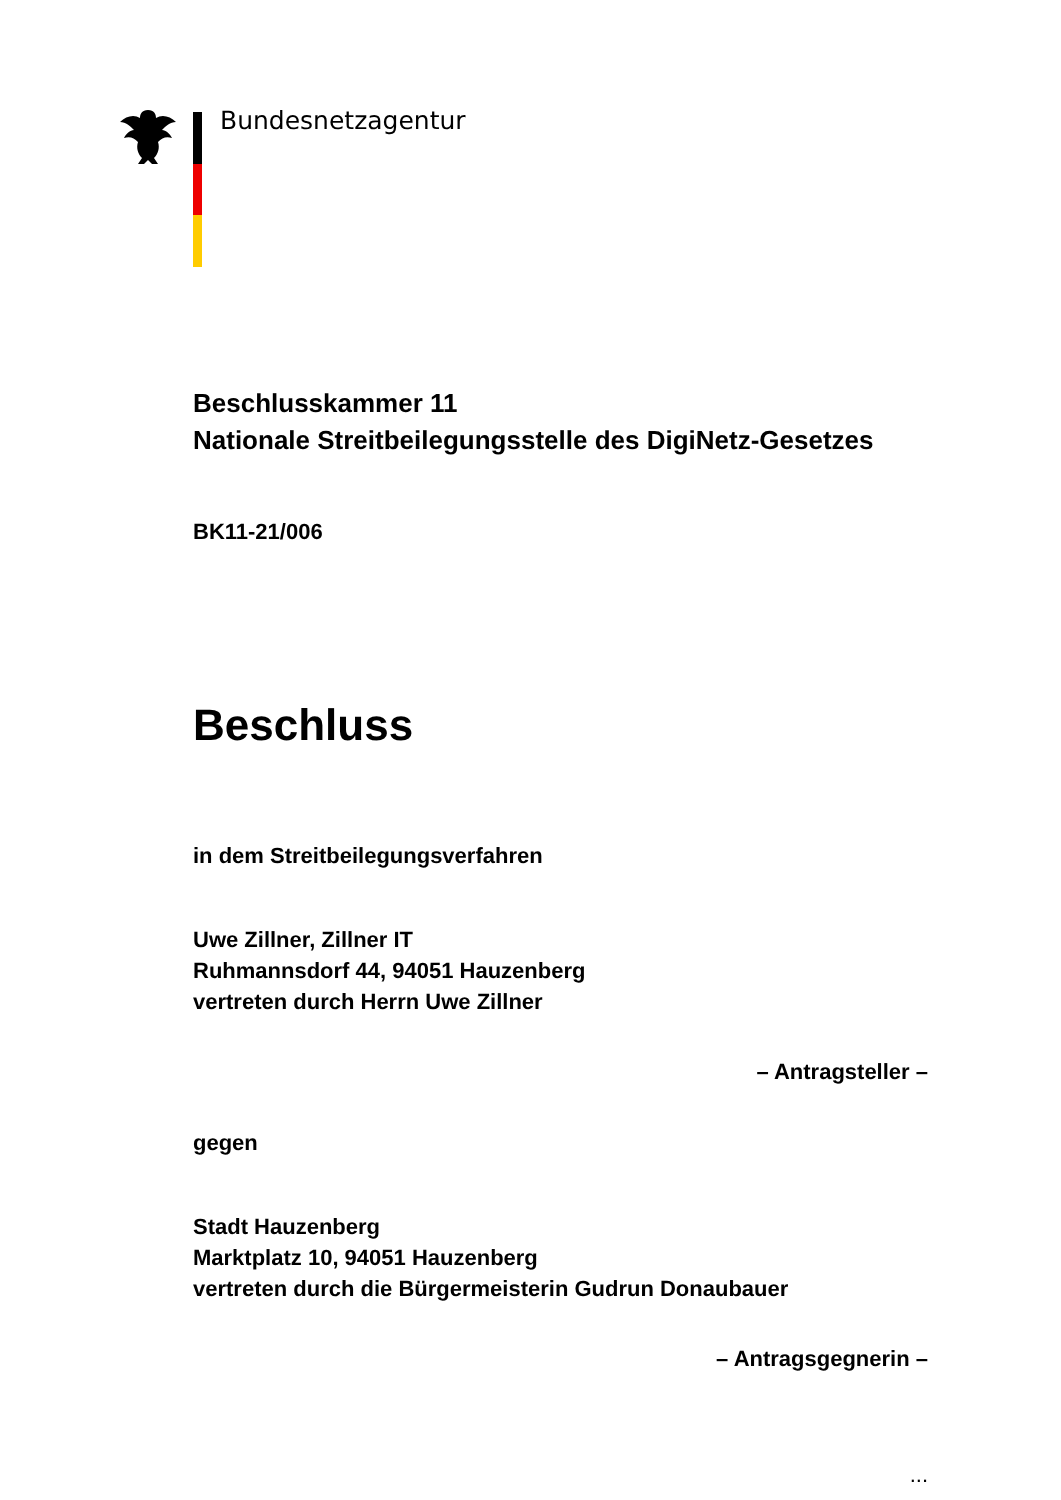Bundesnetzagentur
Beschlusskammer 11
Nationale Streitbeilegungsstelle des DigiNetz-Gesetzes
BK11-21/006
Beschluss
in dem Streitbeilegungsverfahren
Uwe Zillner, Zillner IT
Ruhmannsdorf 44, 94051 Hauzenberg
vertreten durch Herrn Uwe Zillner
– Antragsteller –
gegen
Stadt Hauzenberg
Marktplatz 10, 94051 Hauzenberg
vertreten durch die Bürgermeisterin Gudrun Donaubauer
– Antragsgegnerin –
...